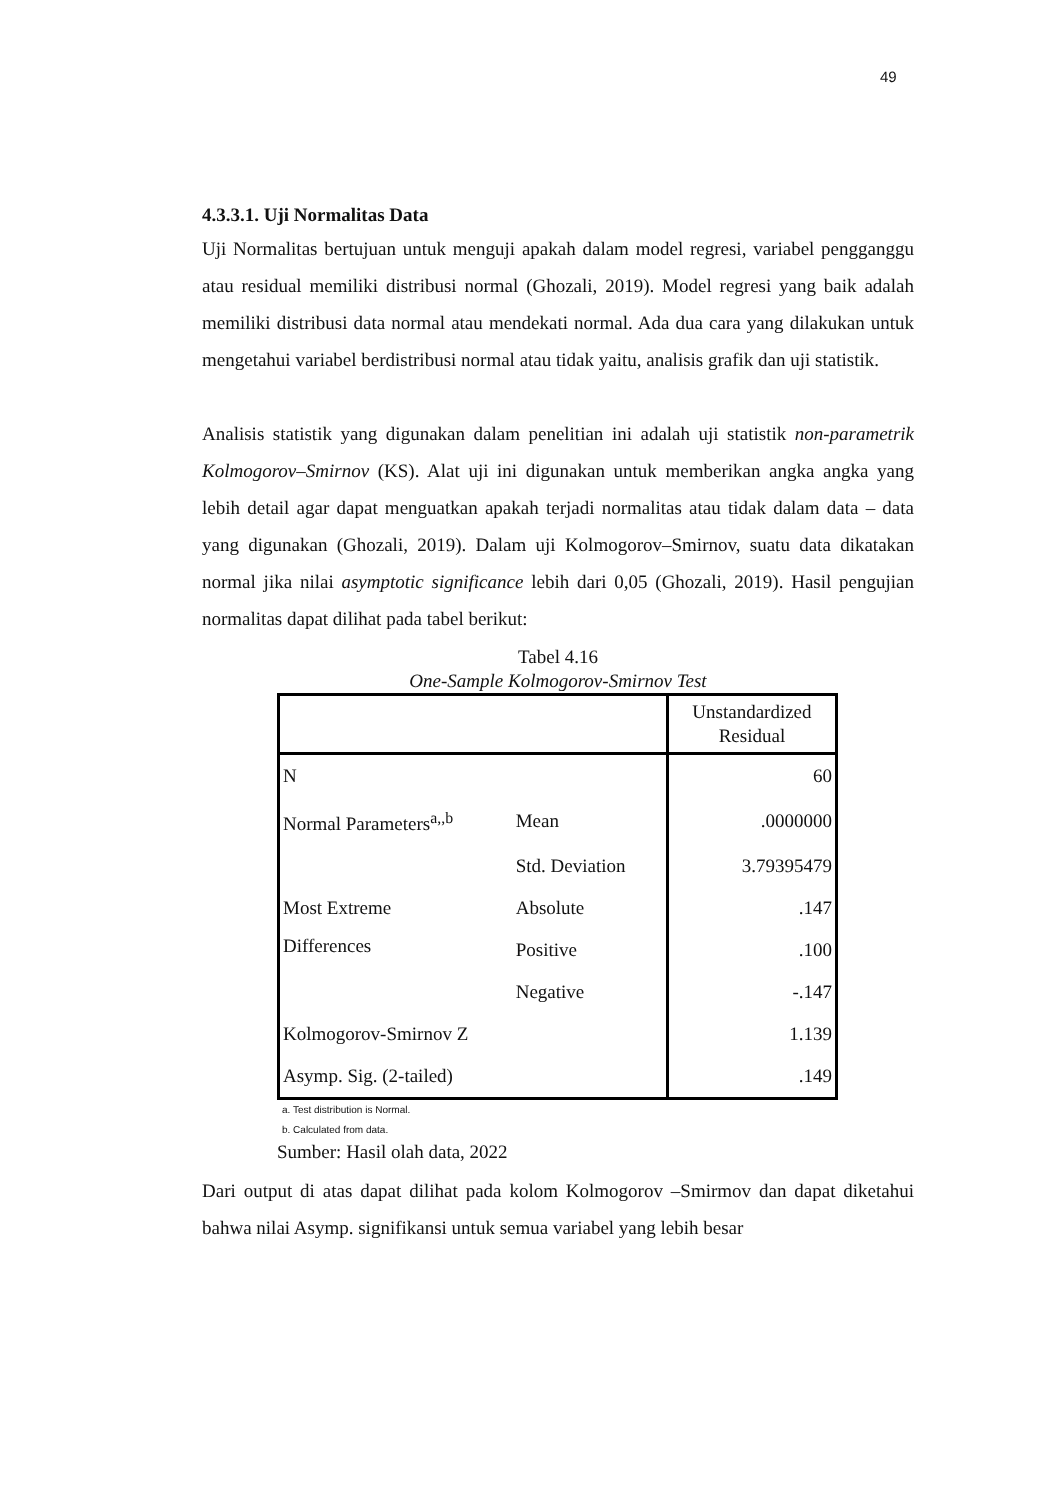49
4.3.3.1. Uji Normalitas Data
Uji Normalitas bertujuan untuk menguji apakah dalam model regresi, variabel pengganggu atau residual memiliki distribusi normal (Ghozali, 2019). Model regresi yang baik adalah memiliki distribusi data normal atau mendekati normal. Ada dua cara yang dilakukan untuk mengetahui variabel berdistribusi normal atau tidak yaitu, analisis grafik dan uji statistik.
Analisis statistik yang digunakan dalam penelitian ini adalah uji statistik non-parametrik Kolmogorov–Smirnov (KS). Alat uji ini digunakan untuk memberikan angka angka yang lebih detail agar dapat menguatkan apakah terjadi normalitas atau tidak dalam data – data yang digunakan (Ghozali, 2019). Dalam uji Kolmogorov–Smirnov, suatu data dikatakan normal jika nilai asymptotic significance lebih dari 0,05 (Ghozali, 2019). Hasil pengujian normalitas dapat dilihat pada tabel berikut:
Tabel 4.16
One-Sample Kolmogorov-Smirnov Test
| | | Unstandardized Residual |
| N | | 60 |
| Normal Parameters<sup>a,,b</sup> | Mean | .0000000 |
| | Std. Deviation | 3.79395479 |
| Most Extreme Differences | Absolute | .147 |
| | Positive | .100 |
| | Negative | -.147 |
| Kolmogorov-Smirnov Z | | 1.139 |
| Asymp. Sig. (2-tailed) | | .149 |
a. Test distribution is Normal.
b. Calculated from data.
Sumber: Hasil olah data, 2022
Dari output di atas dapat dilihat pada kolom Kolmogorov –Smirmov dan dapat diketahui bahwa nilai Asymp. signifikansi untuk semua variabel yang lebih besar